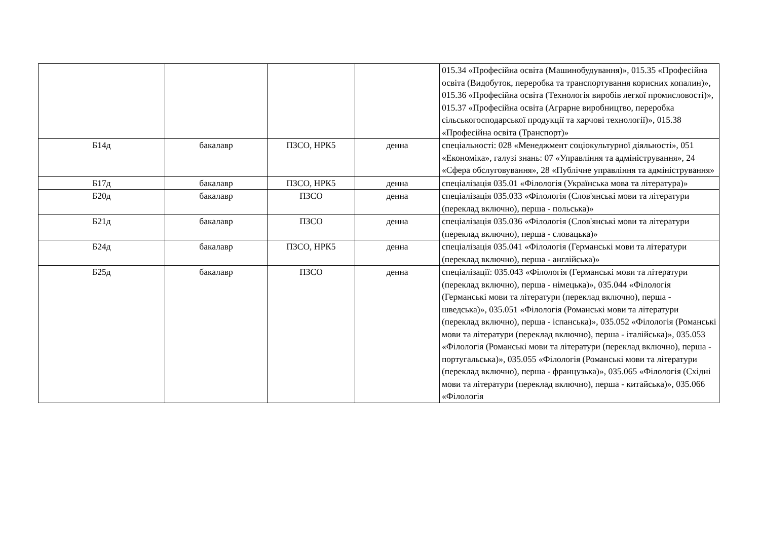| | | | | 015.34 «Професійна освіта (Машинобудування)», 015.35 «Професійна освіта (Видобуток, переробка та транспортування корисних копалин)», 015.36 «Професійна освіта (Технологія виробів легкої промисловості)», 015.37 «Професійна освіта (Аграрне виробництво, переробка сільськогосподарської продукції та харчові технології)», 015.38 «Професійна освіта (Транспорт)» |
| Б14д | бакалавр | ПЗСО, НРК5 | денна | спеціальності: 028 «Менеджмент соціокультурної діяльності», 051 «Економіка», галузі знань: 07 «Управління та адміністрування», 24 «Сфера обслуговування», 28 «Публічне управління та адміністрування» |
| Б17д | бакалавр | ПЗСО, НРК5 | денна | спеціалізація 035.01 «Філологія (Українська мова та література)» |
| Б20д | бакалавр | ПЗСО | денна | спеціалізація 035.033 «Філологія (Слов'янські мови та літератури (переклад включно), перша - польська)» |
| Б21д | бакалавр | ПЗСО | денна | спеціалізація 035.036 «Філологія (Слов'янські мови та літератури (переклад включно), перша - словацька)» |
| Б24д | бакалавр | ПЗСО, НРК5 | денна | спеціалізація 035.041 «Філологія (Германські мови та літератури (переклад включно), перша - англійська)» |
| Б25д | бакалавр | ПЗСО | денна | спеціалізації: 035.043 «Філологія (Германські мови та літератури (переклад включно), перша - німецька)», 035.044 «Філологія (Германські мови та літератури (переклад включно), перша - шведська)», 035.051 «Філологія (Романські мови та літератури (переклад включно), перша - іспанська)», 035.052 «Філологія (Романські мови та літератури (переклад включно), перша - італійська)», 035.053 «Філологія (Романські мови та літератури (переклад включно), перша - португальська)», 035.055 «Філологія (Романські мови та літератури (переклад включно), перша - французька)», 035.065 «Філологія (Східні мови та літератури (переклад включно), перша - китайська)», 035.066 «Філологія |